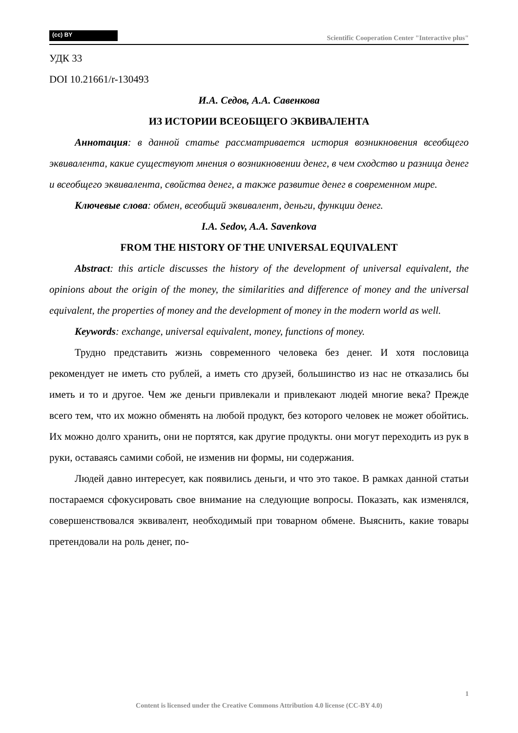(cc) BY
Scientific Cooperation Center "Interactive plus"
УДК 33
DOI 10.21661/r-130493
И.А. Седов, А.А. Савенкова
ИЗ ИСТОРИИ ВСЕОБЩЕГО ЭКВИВАЛЕНТА
Аннотация: в данной статье рассматривается история возникновения всеобщего эквивалента, какие существуют мнения о возникновении денег, в чем сходство и разница денег и всеобщего эквивалента, свойства денег, а также развитие денег в современном мире.
Ключевые слова: обмен, всеобщий эквивалент, деньги, функции денег.
I.A. Sedov, A.A. Savenkova
FROM THE HISTORY OF THE UNIVERSAL EQUIVALENT
Abstract: this article discusses the history of the development of universal equivalent, the opinions about the origin of the money, the similarities and difference of money and the universal equivalent, the properties of money and the development of money in the modern world as well.
Keywords: exchange, universal equivalent, money, functions of money.
Трудно представить жизнь современного человека без денег. И хотя пословица рекомендует не иметь сто рублей, а иметь сто друзей, большинство из нас не отказались бы иметь и то и другое. Чем же деньги привлекали и привлекают людей многие века? Прежде всего тем, что их можно обменять на любой продукт, без которого человек не может обойтись. Их можно долго хранить, они не портятся, как другие продукты. они могут переходить из рук в руки, оставаясь самими собой, не изменив ни формы, ни содержания.
Людей давно интересует, как появились деньги, и что это такое. В рамках данной статьи постараемся сфокусировать свое внимание на следующие вопросы. Показать, как изменялся, совершенствовался эквивалент, необходимый при товарном обмене. Выяснить, какие товары претендовали на роль денег, по-
1
Content is licensed under the Creative Commons Attribution 4.0 license (CC-BY 4.0)